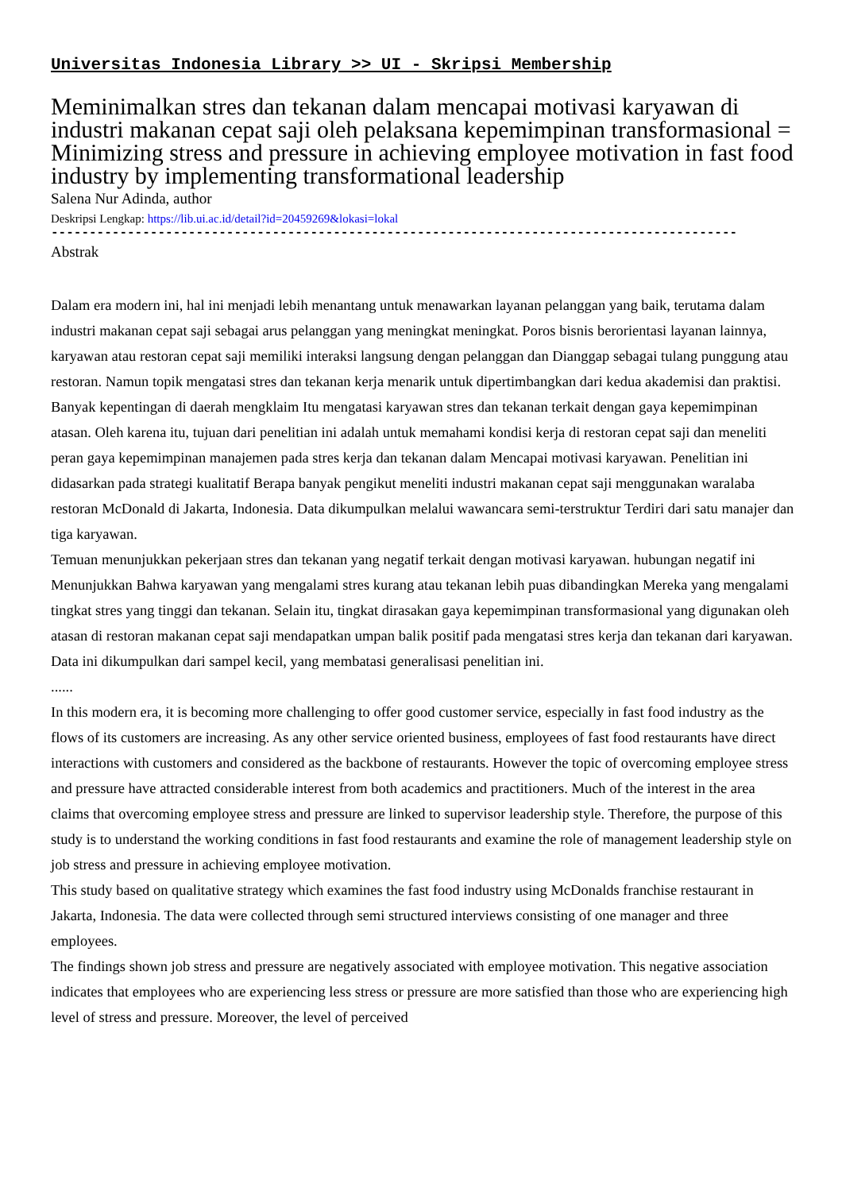Universitas Indonesia Library >> UI - Skripsi Membership
Meminimalkan stres dan tekanan dalam mencapai motivasi karyawan di industri makanan cepat saji oleh pelaksana kepemimpinan transformasional = Minimizing stress and pressure in achieving employee motivation in fast food industry by implementing transformational leadership
Salena Nur Adinda, author
Deskripsi Lengkap: https://lib.ui.ac.id/detail?id=20459269&lokasi=lokal
------------------------------------------------------------------------------------------
Abstrak
Dalam era modern ini, hal ini menjadi lebih menantang untuk menawarkan layanan pelanggan yang baik, terutama dalam industri makanan cepat saji sebagai arus pelanggan yang meningkat meningkat. Poros bisnis berorientasi layanan lainnya, karyawan atau restoran cepat saji memiliki interaksi langsung dengan pelanggan dan Dianggap sebagai tulang punggung atau restoran. Namun topik mengatasi stres dan tekanan kerja menarik untuk dipertimbangkan dari kedua akademisi dan praktisi. Banyak kepentingan di daerah mengklaim Itu mengatasi karyawan stres dan tekanan terkait dengan gaya kepemimpinan atasan. Oleh karena itu, tujuan dari penelitian ini adalah untuk memahami kondisi kerja di restoran cepat saji dan meneliti peran gaya kepemimpinan manajemen pada stres kerja dan tekanan dalam Mencapai motivasi karyawan. Penelitian ini didasarkan pada strategi kualitatif Berapa banyak pengikut meneliti industri makanan cepat saji menggunakan waralaba restoran McDonald di Jakarta, Indonesia. Data dikumpulkan melalui wawancara semi-terstruktur Terdiri dari satu manajer dan tiga karyawan.
Temuan menunjukkan pekerjaan stres dan tekanan yang negatif terkait dengan motivasi karyawan. hubungan negatif ini Menunjukkan Bahwa karyawan yang mengalami stres kurang atau tekanan lebih puas dibandingkan Mereka yang mengalami tingkat stres yang tinggi dan tekanan. Selain itu, tingkat dirasakan gaya kepemimpinan transformasional yang digunakan oleh atasan di restoran makanan cepat saji mendapatkan umpan balik positif pada mengatasi stres kerja dan tekanan dari karyawan. Data ini dikumpulkan dari sampel kecil, yang membatasi generalisasi penelitian ini.
......
In this modern era, it is becoming more challenging to offer good customer service, especially in fast food industry as the flows of its customers are increasing. As any other service oriented business, employees of fast food restaurants have direct interactions with customers and considered as the backbone of restaurants. However the topic of overcoming employee stress and pressure have attracted considerable interest from both academics and practitioners. Much of the interest in the area claims that overcoming employee stress and pressure are linked to supervisor leadership style. Therefore, the purpose of this study is to understand the working conditions in fast food restaurants and examine the role of management leadership style on job stress and pressure in achieving employee motivation.
This study based on qualitative strategy which examines the fast food industry using McDonalds franchise restaurant in Jakarta, Indonesia. The data were collected through semi structured interviews consisting of one manager and three employees.
The findings shown job stress and pressure are negatively associated with employee motivation. This negative association indicates that employees who are experiencing less stress or pressure are more satisfied than those who are experiencing high level of stress and pressure. Moreover, the level of perceived